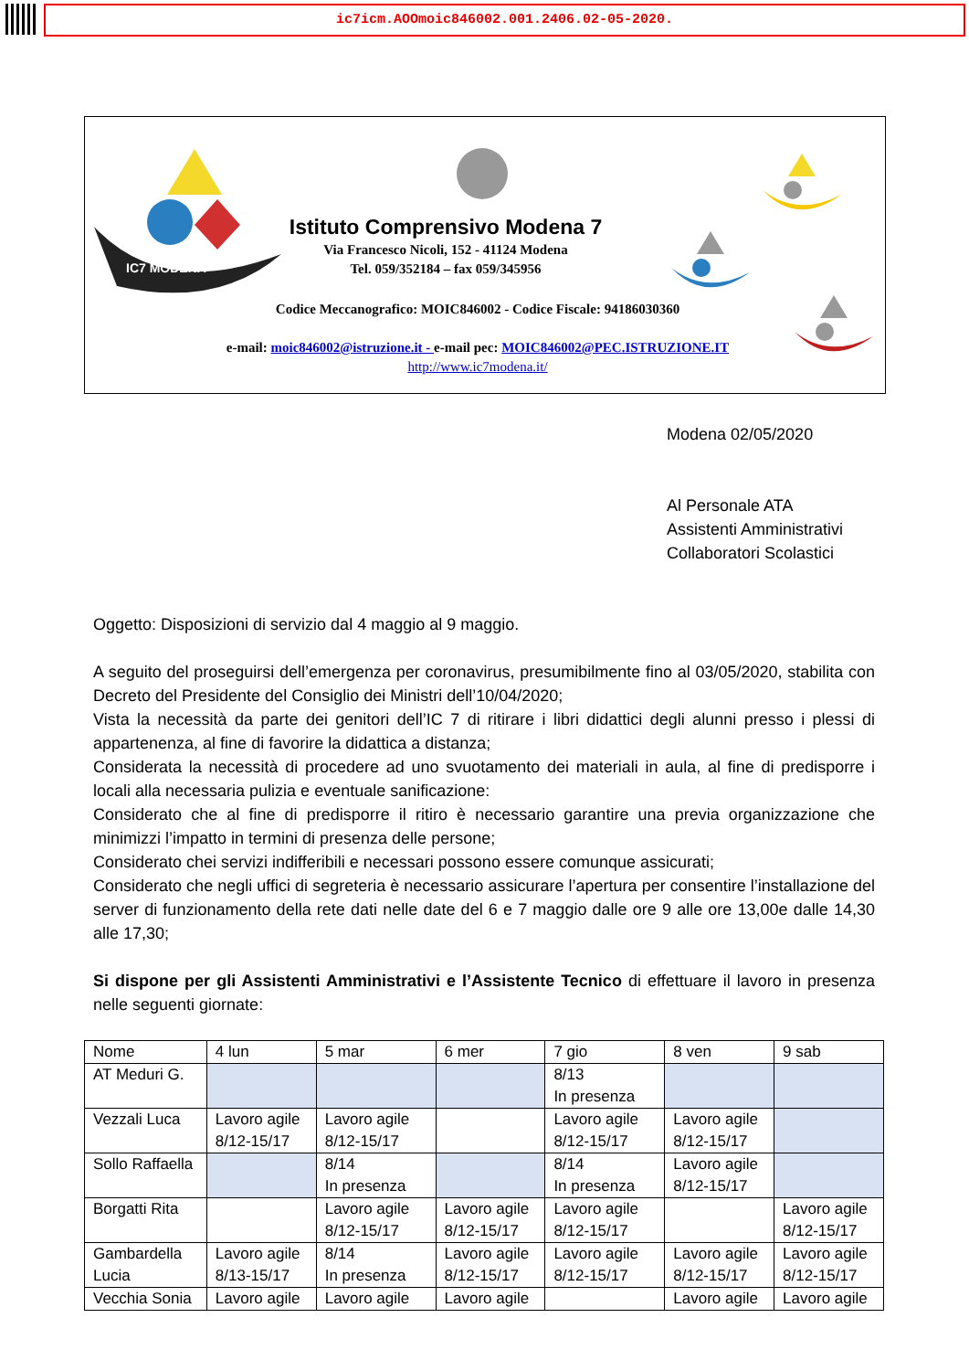ic7icm.AOOmoic846002.001.2406.02-05-2020.
IC7 MODENA
Istituto Comprensivo Modena 7
Via Francesco Nicoli, 152 - 41124 Modena
Tel. 059/352184 – fax 059/345956
Codice Meccanografico: MOIC846002 - Codice Fiscale: 94186030360
e-mail: moic846002@istruzione.it - e-mail pec: MOIC846002@PEC.ISTRUZIONE.IT
http://www.ic7modena.it/
Modena 02/05/2020
Al Personale ATA
Assistenti Amministrativi
Collaboratori Scolastici
Oggetto: Disposizioni di servizio dal 4 maggio al 9 maggio.
A seguito del proseguirsi dell’emergenza per coronavirus, presumibilmente fino al 03/05/2020, stabilita con Decreto del Presidente del Consiglio dei Ministri dell’10/04/2020;
Vista la necessità da parte dei genitori dell’IC 7 di ritirare i libri didattici degli alunni presso i plessi di appartenenza, al fine di favorire la didattica a distanza;
Considerata la necessità di procedere ad uno svuotamento dei materiali in aula, al fine di predisporre i locali alla necessaria pulizia e eventuale sanificazione:
Considerato che al fine di predisporre il ritiro è necessario garantire una previa organizzazione che minimizzi l’impatto in termini di presenza delle persone;
Considerato chei servizi indifferibili e necessari possono essere comunque assicurati;
Considerato che negli uffici di segreteria è necessario assicurare l’apertura per consentire l’installazione del server di funzionamento della rete dati nelle date del 6 e 7 maggio dalle ore 9 alle ore 13,00e dalle 14,30 alle 17,30;
Si dispone per gli Assistenti Amministrativi e l’Assistente Tecnico di effettuare il lavoro in presenza nelle seguenti giornate:
| Nome | 4 lun | 5 mar | 6 mer | 7 gio | 8 ven | 9 sab |
| AT Meduri G. | | | | 8/13 In presenza | | |
| Vezzali Luca | Lavoro agile 8/12-15/17 | Lavoro agile 8/12-15/17 | | Lavoro agile 8/12-15/17 | Lavoro agile 8/12-15/17 | |
| Sollo Raffaella | | 8/14 In presenza | | 8/14 In presenza | Lavoro agile 8/12-15/17 | |
| Borgatti Rita | | Lavoro agile 8/12-15/17 | Lavoro agile 8/12-15/17 | Lavoro agile 8/12-15/17 | | Lavoro agile 8/12-15/17 |
| Gambardella Lucia | Lavoro agile 8/13-15/17 | 8/14 In presenza | Lavoro agile 8/12-15/17 | Lavoro agile 8/12-15/17 | Lavoro agile 8/12-15/17 | Lavoro agile 8/12-15/17 |
| Vecchia Sonia | Lavoro agile | Lavoro agile | Lavoro agile | | Lavoro agile | Lavoro agile |